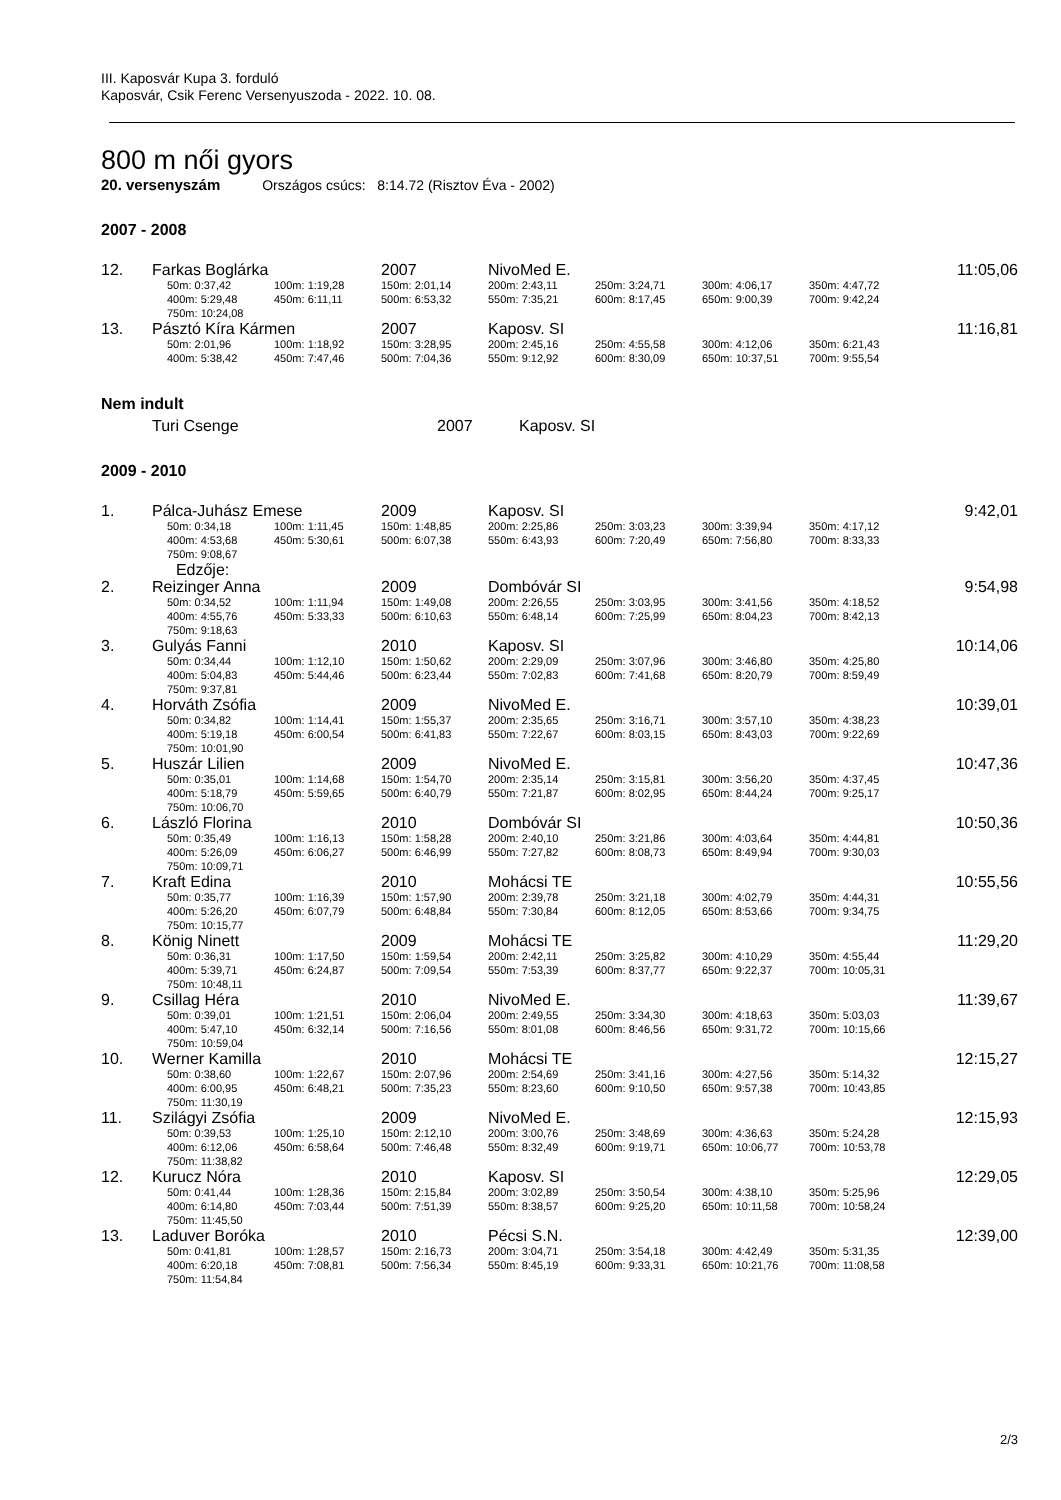III. Kaposvár Kupa 3. forduló
Kaposvár, Csik Ferenc Versenyuszoda - 2022. 10. 08.
800 m női gyors
20. versenyszám Országos csúcs: 8:14.72 (Risztov Éva - 2002)
2007 - 2008
| 12. | Farkas Boglárka | | | 2007 | NivoMed E. | | | 11:05,06 |
| | | 50m: 0:37,42 | 100m: 1:19,28 | 150m: 2:01,14 | 200m: 2:43,11 | 250m: 3:24,71 | 300m: 4:06,17 | 350m: 4:47,72 |
| | | 400m: 5:29,48 | 450m: 6:11,11 | 500m: 6:53,32 | 550m: 7:35,21 | 600m: 8:17,45 | 650m: 9:00,39 | 700m: 9:42,24 |
| | | 750m: 10:24,08 | | | | | | |
| 13. | Pásztó Kíra Kármen | | | 2007 | Kaposv. SI | | | 11:16,81 |
| | | 50m: 2:01,96 | 100m: 1:18,92 | 150m: 3:28,95 | 200m: 2:45,16 | 250m: 4:55,58 | 300m: 4:12,06 | 350m: 6:21,43 |
| | | 400m: 5:38,42 | 450m: 7:47,46 | 500m: 7:04,36 | 550m: 9:12,92 | 600m: 8:30,09 | 650m: 10:37,51 | 700m: 9:55,54 |
Nem indult
| | Turi Csenge | 2007 | Kaposv. SI |
2009 - 2010
| 1. | Pálca-Juhász Emese | | | 2009 | Kaposv. SI | | | 9:42,01 |
| | | 50m: 0:34,18 | 100m: 1:11,45 | 150m: 1:48,85 | 200m: 2:25,86 | 250m: 3:03,23 | 300m: 3:39,94 | 350m: 4:17,12 |
| | | 400m: 4:53,68 | 450m: 5:30,61 | 500m: 6:07,38 | 550m: 6:43,93 | 600m: 7:20,49 | 650m: 7:56,80 | 700m: 8:33,33 |
| | | 750m: 9:08,67 | | | | | | |
| | | Edzője: | | | | | | |
| 2. | Reizinger Anna | | | 2009 | Dombóvár SI | | | 9:54,98 |
| | | 50m: 0:34,52 | 100m: 1:11,94 | 150m: 1:49,08 | 200m: 2:26,55 | 250m: 3:03,95 | 300m: 3:41,56 | 350m: 4:18,52 |
| | | 400m: 4:55,76 | 450m: 5:33,33 | 500m: 6:10,63 | 550m: 6:48,14 | 600m: 7:25,99 | 650m: 8:04,23 | 700m: 8:42,13 |
| | | 750m: 9:18,63 | | | | | | |
| 3. | Gulyás Fanni | | | 2010 | Kaposv. SI | | | 10:14,06 |
| | | 50m: 0:34,44 | 100m: 1:12,10 | 150m: 1:50,62 | 200m: 2:29,09 | 250m: 3:07,96 | 300m: 3:46,80 | 350m: 4:25,80 |
| | | 400m: 5:04,83 | 450m: 5:44,46 | 500m: 6:23,44 | 550m: 7:02,83 | 600m: 7:41,68 | 650m: 8:20,79 | 700m: 8:59,49 |
| | | 750m: 9:37,81 | | | | | | |
| 4. | Horváth Zsófia | | | 2009 | NivoMed E. | | | 10:39,01 |
| | | 50m: 0:34,82 | 100m: 1:14,41 | 150m: 1:55,37 | 200m: 2:35,65 | 250m: 3:16,71 | 300m: 3:57,10 | 350m: 4:38,23 |
| | | 400m: 5:19,18 | 450m: 6:00,54 | 500m: 6:41,83 | 550m: 7:22,67 | 600m: 8:03,15 | 650m: 8:43,03 | 700m: 9:22,69 |
| | | 750m: 10:01,90 | | | | | | |
| 5. | Huszár Lilien | | | 2009 | NivoMed E. | | | 10:47,36 |
| | | 50m: 0:35,01 | 100m: 1:14,68 | 150m: 1:54,70 | 200m: 2:35,14 | 250m: 3:15,81 | 300m: 3:56,20 | 350m: 4:37,45 |
| | | 400m: 5:18,79 | 450m: 5:59,65 | 500m: 6:40,79 | 550m: 7:21,87 | 600m: 8:02,95 | 650m: 8:44,24 | 700m: 9:25,17 |
| | | 750m: 10:06,70 | | | | | | |
| 6. | László Florina | | | 2010 | Dombóvár SI | | | 10:50,36 |
| | | 50m: 0:35,49 | 100m: 1:16,13 | 150m: 1:58,28 | 200m: 2:40,10 | 250m: 3:21,86 | 300m: 4:03,64 | 350m: 4:44,81 |
| | | 400m: 5:26,09 | 450m: 6:06,27 | 500m: 6:46,99 | 550m: 7:27,82 | 600m: 8:08,73 | 650m: 8:49,94 | 700m: 9:30,03 |
| | | 750m: 10:09,71 | | | | | | |
| 7. | Kraft Edina | | | 2010 | Mohácsi TE | | | 10:55,56 |
| | | 50m: 0:35,77 | 100m: 1:16,39 | 150m: 1:57,90 | 200m: 2:39,78 | 250m: 3:21,18 | 300m: 4:02,79 | 350m: 4:44,31 |
| | | 400m: 5:26,20 | 450m: 6:07,79 | 500m: 6:48,84 | 550m: 7:30,84 | 600m: 8:12,05 | 650m: 8:53,66 | 700m: 9:34,75 |
| | | 750m: 10:15,77 | | | | | | |
| 8. | König Ninett | | | 2009 | Mohácsi TE | | | 11:29,20 |
| | | 50m: 0:36,31 | 100m: 1:17,50 | 150m: 1:59,54 | 200m: 2:42,11 | 250m: 3:25,82 | 300m: 4:10,29 | 350m: 4:55,44 |
| | | 400m: 5:39,71 | 450m: 6:24,87 | 500m: 7:09,54 | 550m: 7:53,39 | 600m: 8:37,77 | 650m: 9:22,37 | 700m: 10:05,31 |
| | | 750m: 10:48,11 | | | | | | |
| 9. | Csillag Héra | | | 2010 | NivoMed E. | | | 11:39,67 |
| | | 50m: 0:39,01 | 100m: 1:21,51 | 150m: 2:06,04 | 200m: 2:49,55 | 250m: 3:34,30 | 300m: 4:18,63 | 350m: 5:03,03 |
| | | 400m: 5:47,10 | 450m: 6:32,14 | 500m: 7:16,56 | 550m: 8:01,08 | 600m: 8:46,56 | 650m: 9:31,72 | 700m: 10:15,66 |
| | | 750m: 10:59,04 | | | | | | |
| 10. | Werner Kamilla | | | 2010 | Mohácsi TE | | | 12:15,27 |
| | | 50m: 0:38,60 | 100m: 1:22,67 | 150m: 2:07,96 | 200m: 2:54,69 | 250m: 3:41,16 | 300m: 4:27,56 | 350m: 5:14,32 |
| | | 400m: 6:00,95 | 450m: 6:48,21 | 500m: 7:35,23 | 550m: 8:23,60 | 600m: 9:10,50 | 650m: 9:57,38 | 700m: 10:43,85 |
| | | 750m: 11:30,19 | | | | | | |
| 11. | Szilágyi Zsófia | | | 2009 | NivoMed E. | | | 12:15,93 |
| | | 50m: 0:39,53 | 100m: 1:25,10 | 150m: 2:12,10 | 200m: 3:00,76 | 250m: 3:48,69 | 300m: 4:36,63 | 350m: 5:24,28 |
| | | 400m: 6:12,06 | 450m: 6:58,64 | 500m: 7:46,48 | 550m: 8:32,49 | 600m: 9:19,71 | 650m: 10:06,77 | 700m: 10:53,78 |
| | | 750m: 11:38,82 | | | | | | |
| 12. | Kurucz Nóra | | | 2010 | Kaposv. SI | | | 12:29,05 |
| | | 50m: 0:41,44 | 100m: 1:28,36 | 150m: 2:15,84 | 200m: 3:02,89 | 250m: 3:50,54 | 300m: 4:38,10 | 350m: 5:25,96 |
| | | 400m: 6:14,80 | 450m: 7:03,44 | 500m: 7:51,39 | 550m: 8:38,57 | 600m: 9:25,20 | 650m: 10:11,58 | 700m: 10:58,24 |
| | | 750m: 11:45,50 | | | | | | |
| 13. | Laduver Boróka | | | 2010 | Pécsi S.N. | | | 12:39,00 |
| | | 50m: 0:41,81 | 100m: 1:28,57 | 150m: 2:16,73 | 200m: 3:04,71 | 250m: 3:54,18 | 300m: 4:42,49 | 350m: 5:31,35 |
| | | 400m: 6:20,18 | 450m: 7:08,81 | 500m: 7:56,34 | 550m: 8:45,19 | 600m: 9:33,31 | 650m: 10:21,76 | 700m: 11:08,58 |
| | | 750m: 11:54,84 | | | | | | |
2/3